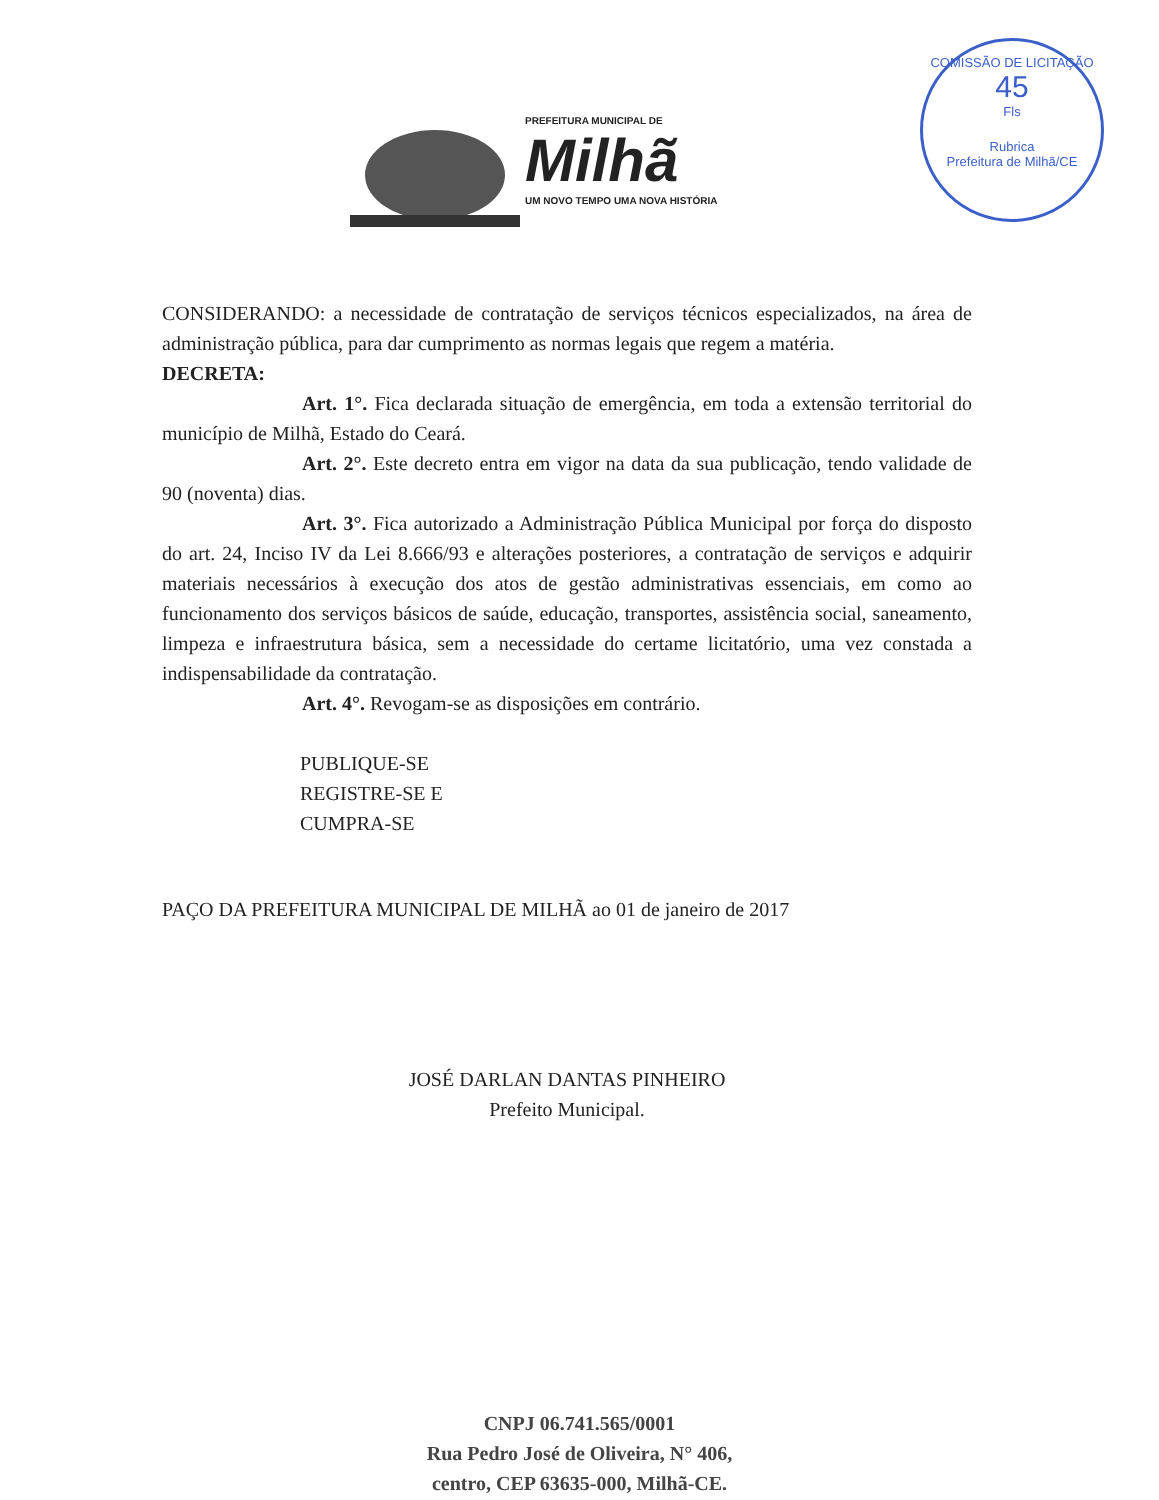PREFEITURA MUNICIPAL DE
Milhã
UM NOVO TEMPO UMA NOVA HISTÓRIA
COMISSÃO DE LICITAÇÃO
45
Fls
Rubrica
Prefeitura de Milhã/CE
CONSIDERANDO: a necessidade de contratação de serviços técnicos especializados, na área de administração pública, para dar cumprimento as normas legais que regem a matéria.
DECRETA:
Art. 1°. Fica declarada situação de emergência, em toda a extensão territorial do município de Milhã, Estado do Ceará.
Art. 2°. Este decreto entra em vigor na data da sua publicação, tendo validade de 90 (noventa) dias.
Art. 3°. Fica autorizado a Administração Pública Municipal por força do disposto do art. 24, Inciso IV da Lei 8.666/93 e alterações posteriores, a contratação de serviços e adquirir materiais necessários à execução dos atos de gestão administrativas essenciais, em como ao funcionamento dos serviços básicos de saúde, educação, transportes, assistência social, saneamento, limpeza e infraestrutura básica, sem a necessidade do certame licitatório, uma vez constada a indispensabilidade da contratação.
Art. 4°. Revogam-se as disposições em contrário.
PUBLIQUE-SE
REGISTRE-SE E
CUMPRA-SE
PAÇO DA PREFEITURA MUNICIPAL DE MILHÃ ao 01 de janeiro de 2017
JOSÉ DARLAN DANTAS PINHEIRO
Prefeito Municipal.
CNPJ 06.741.565/0001
Rua Pedro José de Oliveira, N° 406,
centro, CEP 63635-000, Milhã-CE.